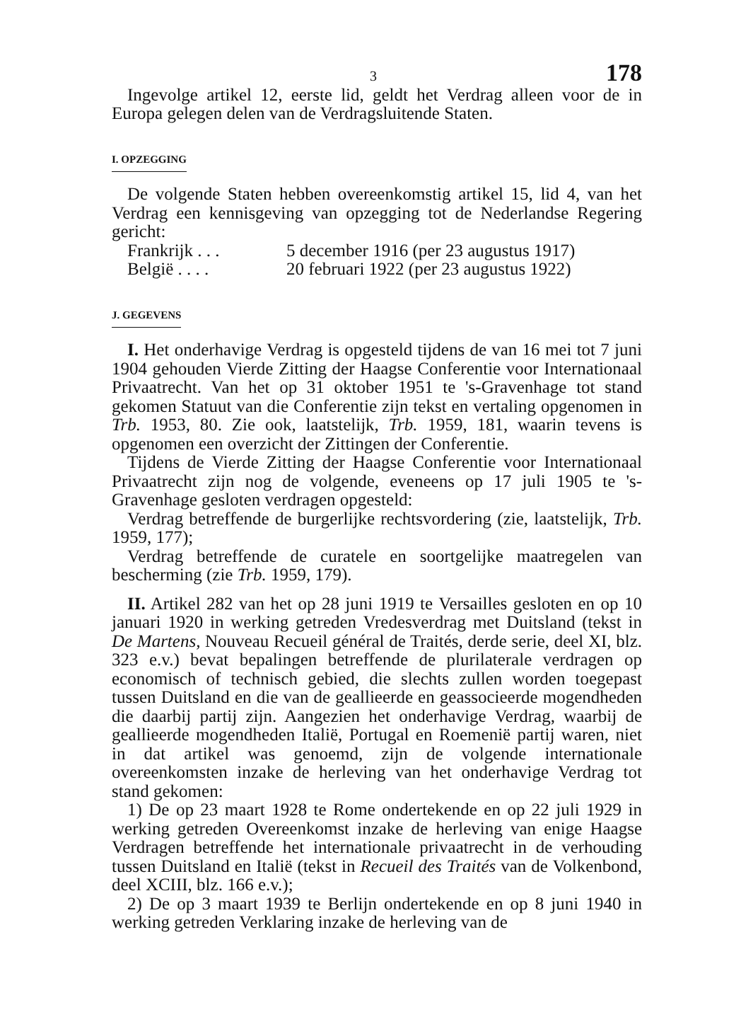3 178
Ingevolge artikel 12, eerste lid, geldt het Verdrag alleen voor de in Europa gelegen delen van de Verdragsluitende Staten.
I. OPZEGGING
De volgende Staten hebben overeenkomstig artikel 15, lid 4, van het Verdrag een kennisgeving van opzegging tot de Nederlandse Regering gericht:
Frankrijk . . . 5 december 1916 (per 23 augustus 1917)
België . . . . 20 februari 1922 (per 23 augustus 1922)
J. GEGEVENS
I. Het onderhavige Verdrag is opgesteld tijdens de van 16 mei tot 7 juni 1904 gehouden Vierde Zitting der Haagse Conferentie voor Internationaal Privaatrecht. Van het op 31 oktober 1951 te 's-Gravenhage tot stand gekomen Statuut van die Conferentie zijn tekst en vertaling opgenomen in Trb. 1953, 80. Zie ook, laatstelijk, Trb. 1959, 181, waarin tevens is opgenomen een overzicht der Zittingen der Conferentie.
Tijdens de Vierde Zitting der Haagse Conferentie voor Internationaal Privaatrecht zijn nog de volgende, eveneens op 17 juli 1905 te 's-Gravenhage gesloten verdragen opgesteld:
Verdrag betreffende de burgerlijke rechtsvordering (zie, laatstelijk, Trb. 1959, 177);
Verdrag betreffende de curatele en soortgelijke maatregelen van bescherming (zie Trb. 1959, 179).
II. Artikel 282 van het op 28 juni 1919 te Versailles gesloten en op 10 januari 1920 in werking getreden Vredesverdrag met Duitsland (tekst in De Martens, Nouveau Recueil général de Traités, derde serie, deel XI, blz. 323 e.v.) bevat bepalingen betreffende de plurilaterale verdragen op economisch of technisch gebied, die slechts zullen worden toegepast tussen Duitsland en die van de geallieerde en geassocieerde mogendheden die daarbij partij zijn. Aangezien het onderhavige Verdrag, waarbij de geallieerde mogendheden Italië, Portugal en Roemenië partij waren, niet in dat artikel was genoemd, zijn de volgende internationale overeenkomsten inzake de herleving van het onderhavige Verdrag tot stand gekomen:
1) De op 23 maart 1928 te Rome ondertekende en op 22 juli 1929 in werking getreden Overeenkomst inzake de herleving van enige Haagse Verdragen betreffende het internationale privaatrecht in de verhouding tussen Duitsland en Italië (tekst in Recueil des Traités van de Volkenbond, deel XCIII, blz. 166 e.v.);
2) De op 3 maart 1939 te Berlijn ondertekende en op 8 juni 1940 in werking getreden Verklaring inzake de herleving van de